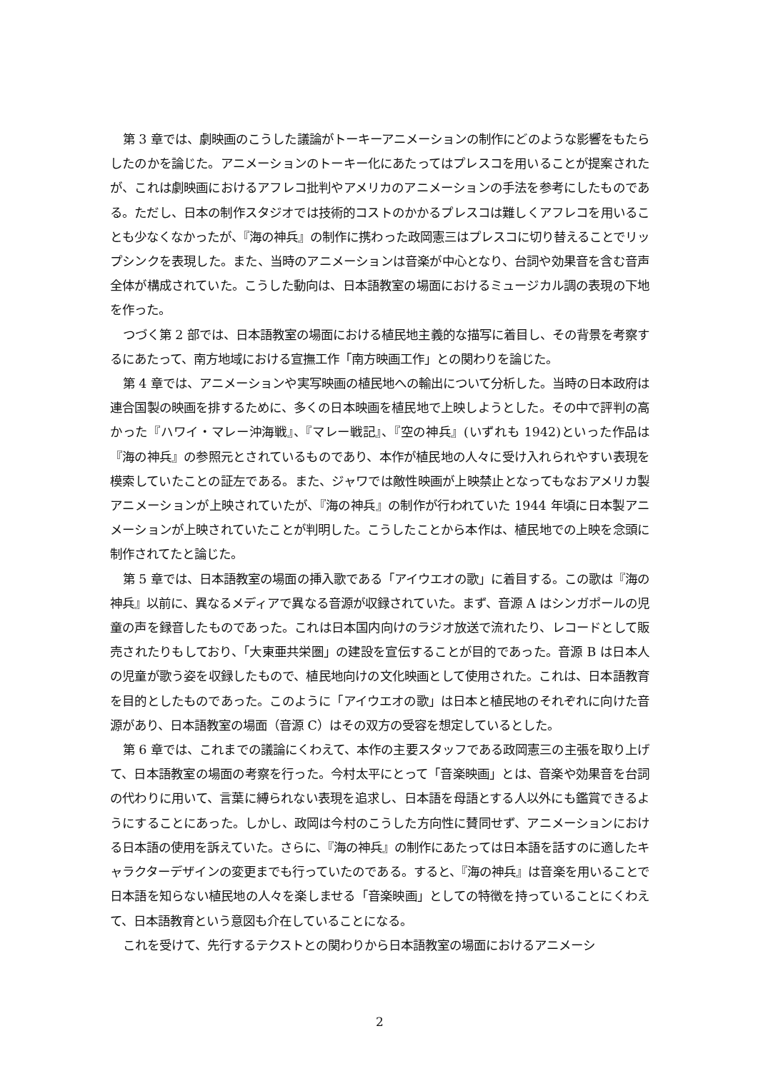第 3 章では、劇映画のこうした議論がトーキーアニメーションの制作にどのような影響をもたらしたのかを論じた。アニメーションのトーキー化にあたってはプレスコを用いることが提案されたが、これは劇映画におけるアフレコ批判やアメリカのアニメーションの手法を参考にしたものである。ただし、日本の制作スタジオでは技術的コストのかかるプレスコは難しくアフレコを用いることも少なくなかったが、『海の神兵』の制作に携わった政岡憲三はプレスコに切り替えることでリップシンクを表現した。また、当時のアニメーションは音楽が中心となり、台詞や効果音を含む音声全体が構成されていた。こうした動向は、日本語教室の場面におけるミュージカル調の表現の下地を作った。
つづく第 2 部では、日本語教室の場面における植民地主義的な描写に着目し、その背景を考察するにあたって、南方地域における宣撫工作「南方映画工作」との関わりを論じた。
第 4 章では、アニメーションや実写映画の植民地への輸出について分析した。当時の日本政府は連合国製の映画を排するために、多くの日本映画を植民地で上映しようとした。その中で評判の高かった『ハワイ・マレー沖海戦』、『マレー戦記』、『空の神兵』(いずれも 1942)といった作品は『海の神兵』の参照元とされているものであり、本作が植民地の人々に受け入れられやすい表現を模索していたことの証左である。また、ジャワでは敵性映画が上映禁止となってもなおアメリカ製アニメーションが上映されていたが、『海の神兵』の制作が行われていた 1944 年頃に日本製アニメーションが上映されていたことが判明した。こうしたことから本作は、植民地での上映を念頭に制作されてたと論じた。
第 5 章では、日本語教室の場面の挿入歌である「アイウエオの歌」に着目する。この歌は『海の神兵』以前に、異なるメディアで異なる音源が収録されていた。まず、音源 A はシンガポールの児童の声を録音したものであった。これは日本国内向けのラジオ放送で流れたり、レコードとして販売されたりもしており、「大東亜共栄圏」の建設を宣伝することが目的であった。音源 B は日本人の児童が歌う姿を収録したもので、植民地向けの文化映画として使用された。これは、日本語教育を目的としたものであった。このように「アイウエオの歌」は日本と植民地のそれぞれに向けた音源があり、日本語教室の場面（音源 C）はその双方の受容を想定しているとした。
第 6 章では、これまでの議論にくわえて、本作の主要スタッフである政岡憲三の主張を取り上げて、日本語教室の場面の考察を行った。今村太平にとって「音楽映画」とは、音楽や効果音を台詞の代わりに用いて、言葉に縛られない表現を追求し、日本語を母語とする人以外にも鑑賞できるようにすることにあった。しかし、政岡は今村のこうした方向性に賛同せず、アニメーションにおける日本語の使用を訴えていた。さらに、『海の神兵』の制作にあたっては日本語を話すのに適したキャラクターデザインの変更までも行っていたのである。すると、『海の神兵』は音楽を用いることで日本語を知らない植民地の人々を楽しませる「音楽映画」としての特徴を持っていることにくわえて、日本語教育という意図も介在していることになる。
これを受けて、先行するテクストとの関わりから日本語教室の場面におけるアニメーシ
2